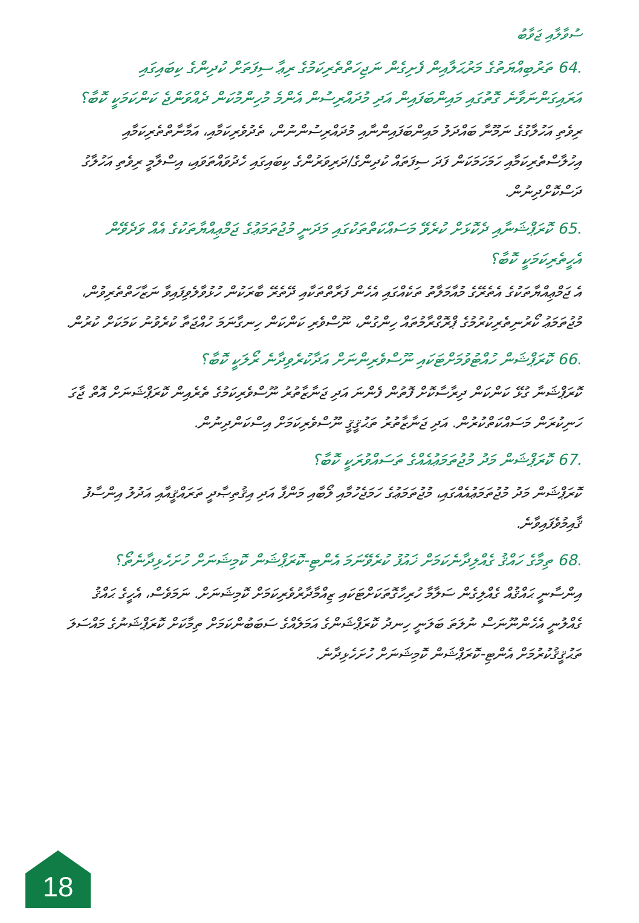ސުވާލާއި ޖަވާބު
64. ތަރުބިއްޔަތުގެ މަރުޙަލާއިން ފެށިގެން ނަޖިހަތްތެރިކަމުގެ ރިޢާ ސިފަތަށް ކުދިންގެ ކިބައިގައި އަރައިގަންނަވާނެ ގޮތުގައި މައިންބަފައިން އަދި މުދައްރިސުން އެންމެ މުހިންމުކަން ދެއްވަންޖެ ކަންކަމަކީ ކޮބާ؟
ރިވެތި އަހުލާގުގެ ނަމޫނާ ބައްދަލު މައިންބަފައިންނާއި މުދައްރިސުންނުން، ތެދުވެރިކަމާއި، އަމާނާތްތެރިކަމާއި އިހުލާސްތެރިކަމާއި ހަމަހަމަކަން ފަދަ ސިފަތައް ކުދިންގެ/ދަރިވަރުންގެ ކިބައިގައި ހެދުވައްތަވައި، އިސްލާމީ ރިވެތި އަހުލާގު ދަސްކޮށްދިނުން.
65. ކޮރަޕްޝަނާއި ދެކޮޅަށް ކުރެވޭ މަސައްކަތްތަކުގައި މަދަނީ މުޖުތަމަޢުގެ ޖަމްޢިއްޔާތަކުގެ އެއް ވަދެވޭން އެހީތެރިކަމަކީ ކޮބާ؟
އެ ޖަމްޢިއްޔާތަކުގެ އެތެރޭގެ މުއާމަލާތު ތަކެއްގައި އެހެން ފަރާތްތަކާއި ދޭތެރޭ ބާރަކުން ހުޅުވާލެވިފައިވާ ނަޒާހަތްތެރިވުން، މުޖުތަމަޢު ކޯރުނިތެރިކުރުމުގެ ޕްރޮގްރާމުތައް ހިންގުން، ނޫސްވެރި ކަންކަން ހިނގާނަމަ ހުއްޖަތާ ކުރެވުނު ކަމަކަށް ކުރުން.
66. ކޮރަޕްޝަން ހުއްޓުވުމަށްޓަކައި ނޫސްވެރިންނަށް އަދާކުރެވިދާނެ ރޯލަކީ ކޮބާ؟
ކޮރަޕްޝަނާ ގުޅޭ ކަންކަން ދިރާސާކޮށް ފޮތުން ފެންނަ އަދި ޖަނާޒާތުރު ނޫސްވެރިކަމުގެ ތެރެއިން ކޮރަޕްޝަނަށް އޮތް ޖާގަ ހަނިކުރަން މަސައްކަތްކުރުން. އަދި ޖަނާޒާތުރު ތަޙުޤީޤީ ނޫސްވެރިކަމަށް އިސްކަންދިނުން.
67. ކޮރަޕްޝަން މަދު މުޖުތަމަޢުއެއްގެ ތަސައްވުރަކީ ކޮބާ؟
ކޮރަޕްޝަން މަދު މުޖުތަމަޢުއެއްގައި، މުޖުތަމަޢުގެ ހަމަޖެހުމާއި ލޯބާއި މަންފާ އަދި އިޤުތިޞާދީ ތަރައްޤީއާއި އަދުލު އިންސާފު ޤާއިމުވެފައިވާނެ.
68. ތިމާގެ ހައްޤު ގެއްލިދާނެކަމަށް ޚައުފު ކުރެވޭނަމަ އެންޓި-ކޮރަޕްޝަން ކޮމިޝަނަށް ހުށަހެޅިދާނެތޯ؟
އިންސާނީ ޙައްޤުއް ގެއްލިގެން ސަލާމާ ހުރިހާގޮތަކަށްޓަކައި ޒިއްމާދާރުވެރިކަމަށް ކޮމިޝަނަށް. ނަމަވެސް، އެހީގެ ޙައްޤު ގެއްލުނީ އެހެންނޫނަސް ނުލަތަ ބަލަނީ ހިނދު ކޮރަޕްޝަންގެ އަމަލެއްގެ ސަބަބުންކަމަށް ތިމާކަށް ކޮރަޕްޝަނުގެ މައްސަލަ ތަޙުޤީޤުކުރުމަށް އެންޓި-ކޮރަޕްޝަން ކޮމިޝަނަށް ހުށަހެޅިދާނެ.
18